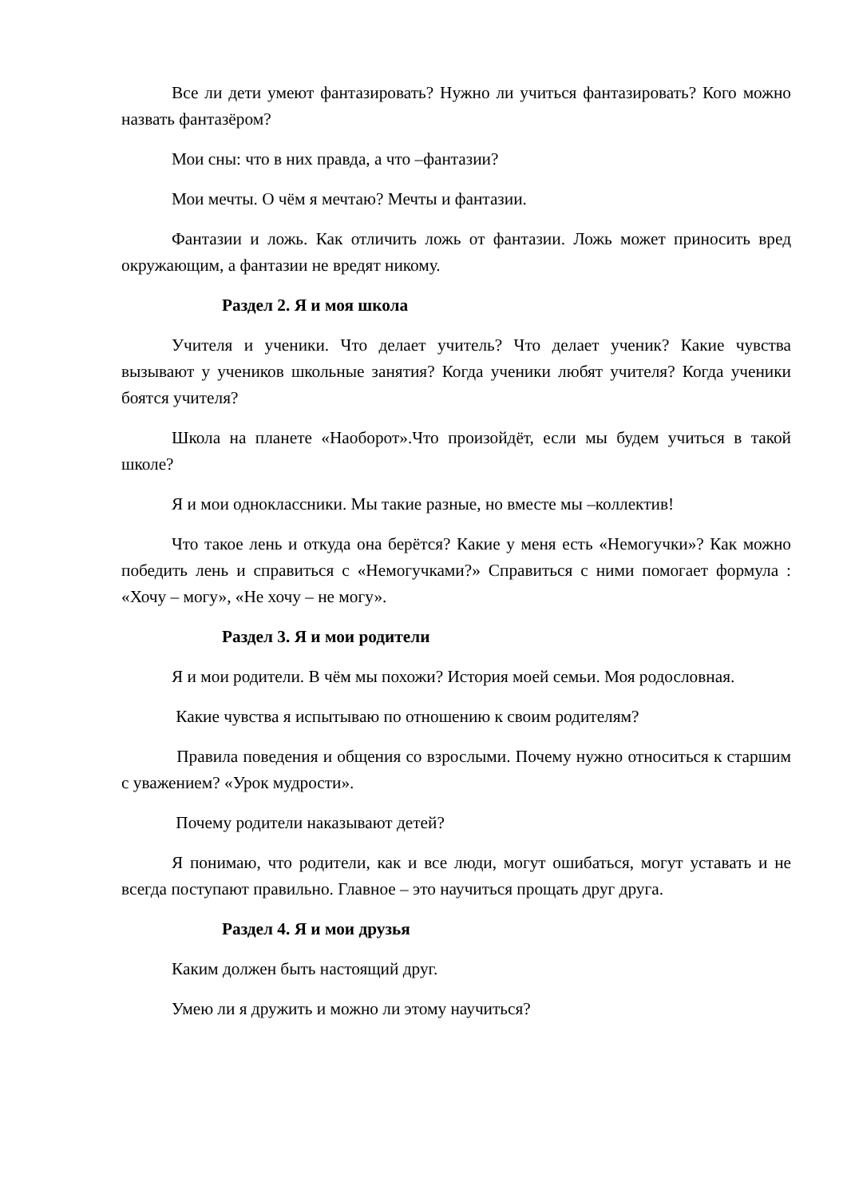Все ли дети умеют фантазировать? Нужно ли учиться фантазировать? Кого можно назвать фантазёром?
Мои сны: что в них правда, а что –фантазии?
Мои мечты. О чём я мечтаю? Мечты и фантазии.
Фантазии и ложь. Как отличить ложь от фантазии. Ложь может приносить вред окружающим, а фантазии не вредят никому.
Раздел 2. Я и моя школа
Учителя и ученики. Что делает учитель? Что делает ученик? Какие чувства вызывают у учеников школьные занятия? Когда ученики любят учителя? Когда ученики боятся учителя?
Школа на планете «Наоборот».Что произойдёт, если мы будем учиться в такой школе?
Я и мои одноклассники. Мы такие разные, но вместе мы –коллектив!
Что такое лень и откуда она берётся? Какие у меня есть «Немогучки»? Как можно победить лень и справиться с «Немогучками?» Справиться с ними помогает формула : «Хочу – могу», «Не хочу – не могу».
Раздел 3. Я и мои родители
Я и мои родители. В чём мы похожи? История моей семьи. Моя родословная.
Какие чувства я испытываю по отношению к своим родителям?
Правила поведения и общения со взрослыми. Почему нужно относиться к старшим с уважением? «Урок мудрости».
Почему родители наказывают детей?
Я понимаю, что родители, как и все люди, могут ошибаться, могут уставать и не всегда поступают правильно. Главное – это научиться прощать друг друга.
Раздел 4. Я и мои друзья
Каким должен быть настоящий друг.
Умею ли я дружить и можно ли этому научиться?